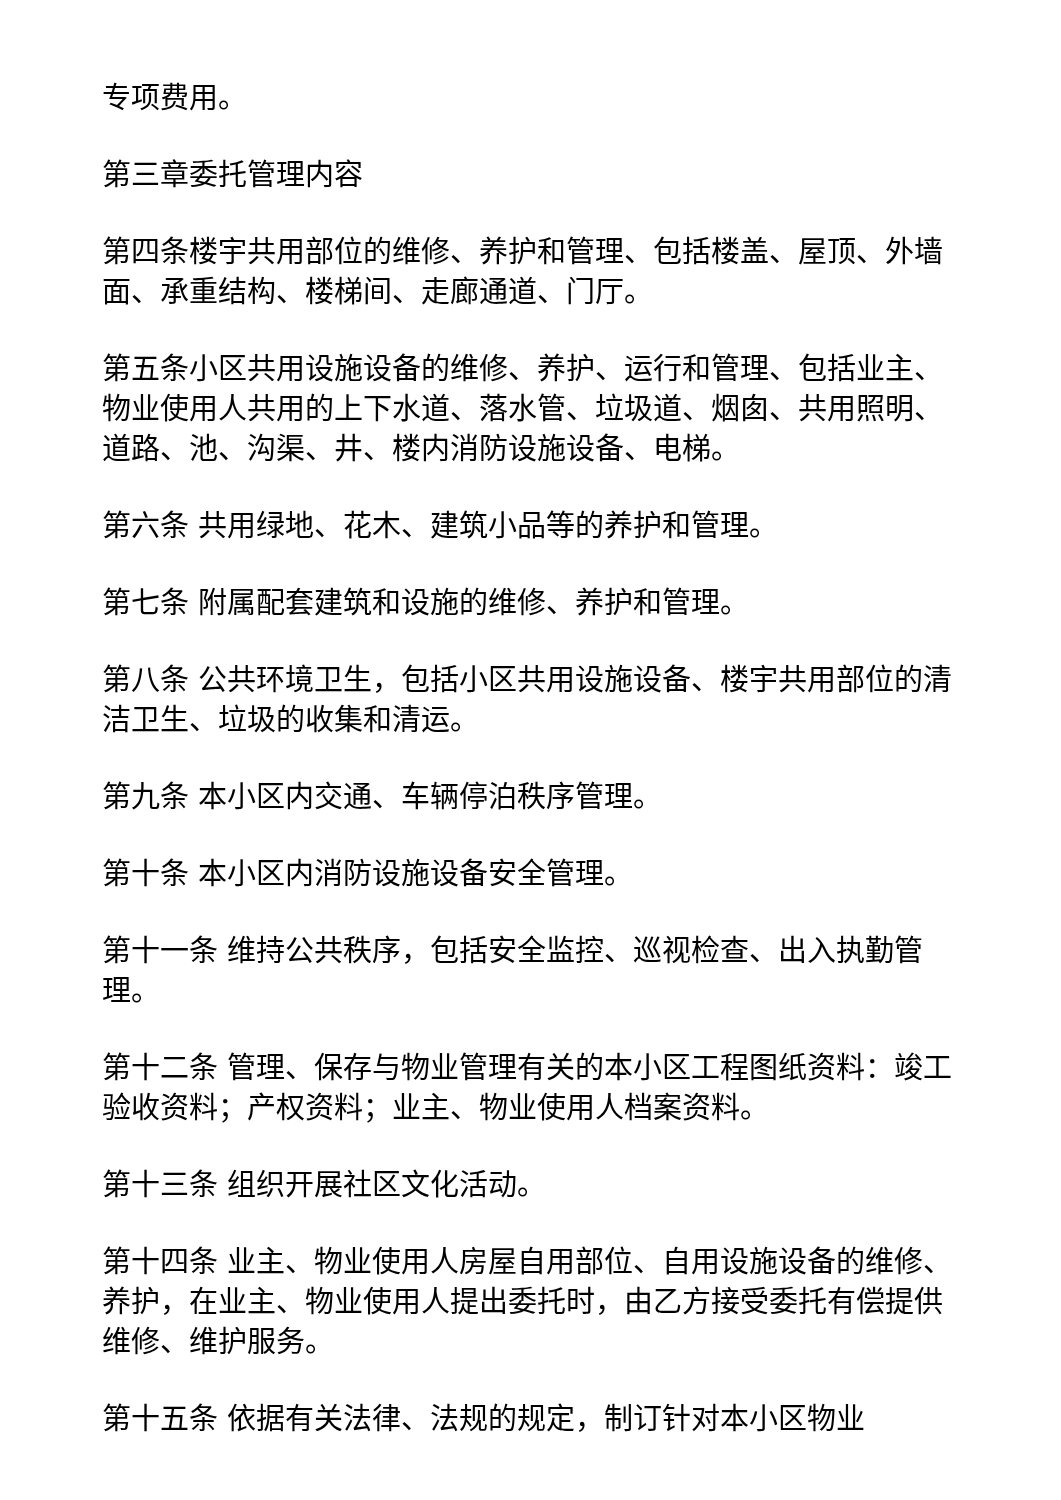专项费用。
第三章委托管理内容
第四条楼宇共用部位的维修、养护和管理、包括楼盖、屋顶、外墙面、承重结构、楼梯间、走廊通道、门厅。
第五条小区共用设施设备的维修、养护、运行和管理、包括业主、物业使用人共用的上下水道、落水管、垃圾道、烟囱、共用照明、道路、池、沟渠、井、楼内消防设施设备、电梯。
第六条 共用绿地、花木、建筑小品等的养护和管理。
第七条 附属配套建筑和设施的维修、养护和管理。
第八条 公共环境卫生，包括小区共用设施设备、楼宇共用部位的清洁卫生、垃圾的收集和清运。
第九条 本小区内交通、车辆停泊秩序管理。
第十条 本小区内消防设施设备安全管理。
第十一条 维持公共秩序，包括安全监控、巡视检查、出入执勤管理。
第十二条 管理、保存与物业管理有关的本小区工程图纸资料：竣工验收资料；产权资料；业主、物业使用人档案资料。
第十三条 组织开展社区文化活动。
第十四条 业主、物业使用人房屋自用部位、自用设施设备的维修、养护，在业主、物业使用人提出委托时，由乙方接受委托有偿提供维修、维护服务。
第十五条 依据有关法律、法规的规定，制订针对本小区物业